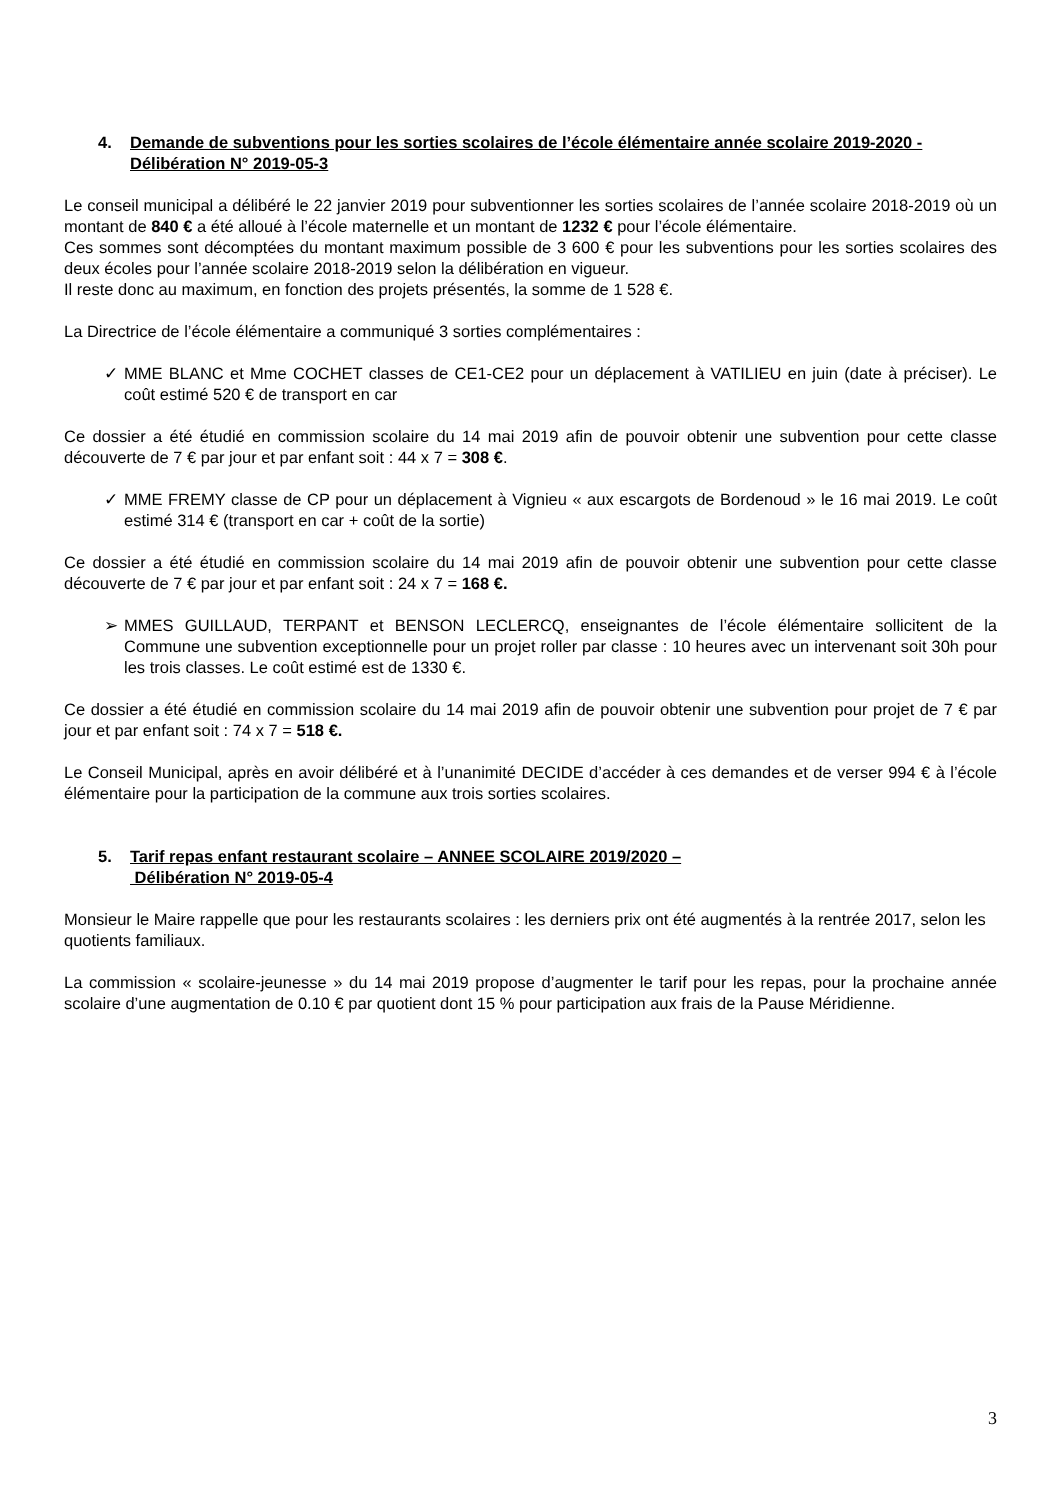4. Demande de subventions pour les sorties scolaires de l’école élémentaire année scolaire 2019-2020 - Délibération N° 2019-05-3
Le conseil municipal a délibéré le 22 janvier 2019 pour subventionner les sorties scolaires de l’année scolaire 2018-2019 où un montant de 840 € a été alloué à l’école maternelle et un montant de 1232 € pour l’école élémentaire.
Ces sommes sont décomptées du montant maximum possible de 3 600 € pour les subventions pour les sorties scolaires des deux écoles pour l’année scolaire 2018-2019 selon la délibération en vigueur.
Il reste donc au maximum, en fonction des projets présentés, la somme de 1 528 €.
La Directrice de l’école élémentaire a communiqué 3 sorties complémentaires :
✓ MME BLANC et Mme COCHET classes de CE1-CE2 pour un déplacement à VATILIEU en juin (date à préciser). Le coût estimé 520 € de transport en car
Ce dossier a été étudié en commission scolaire du 14 mai 2019 afin de pouvoir obtenir une subvention pour cette classe découverte de 7 € par jour et par enfant soit : 44 x 7 = 308 €.
✓ MME FREMY classe de CP pour un déplacement à Vignieu « aux escargots de Bordenoud » le 16 mai 2019. Le coût estimé 314 € (transport en car + coût de la sortie)
Ce dossier a été étudié en commission scolaire du 14 mai 2019 afin de pouvoir obtenir une subvention pour cette classe découverte de 7 € par jour et par enfant soit : 24 x 7 = 168 €.
➢ MMES GUILLAUD, TERPANT et BENSON LECLERCQ, enseignantes de l’école élémentaire sollicitent de la Commune une subvention exceptionnelle pour un projet roller par classe : 10 heures avec un intervenant soit 30h pour les trois classes. Le coût estimé est de 1330 €.
Ce dossier a été étudié en commission scolaire du 14 mai 2019 afin de pouvoir obtenir une subvention pour projet de 7 € par jour et par enfant soit : 74 x 7 = 518 €.
Le Conseil Municipal, après en avoir délibéré et à l’unanimité DECIDE d’accéder à ces demandes et de verser 994 € à l’école élémentaire pour la participation de la commune aux trois sorties scolaires.
5. Tarif repas enfant restaurant scolaire – ANNEE SCOLAIRE 2019/2020 –
Délibération N° 2019-05-4
Monsieur le Maire rappelle que pour les restaurants scolaires : les derniers prix ont été augmentés à la rentrée 2017, selon les quotients familiaux.
La commission « scolaire-jeunesse » du 14 mai 2019 propose d’augmenter le tarif pour les repas, pour la prochaine année scolaire d’une augmentation de 0.10 € par quotient dont 15 % pour participation aux frais de la Pause Méridienne.
3